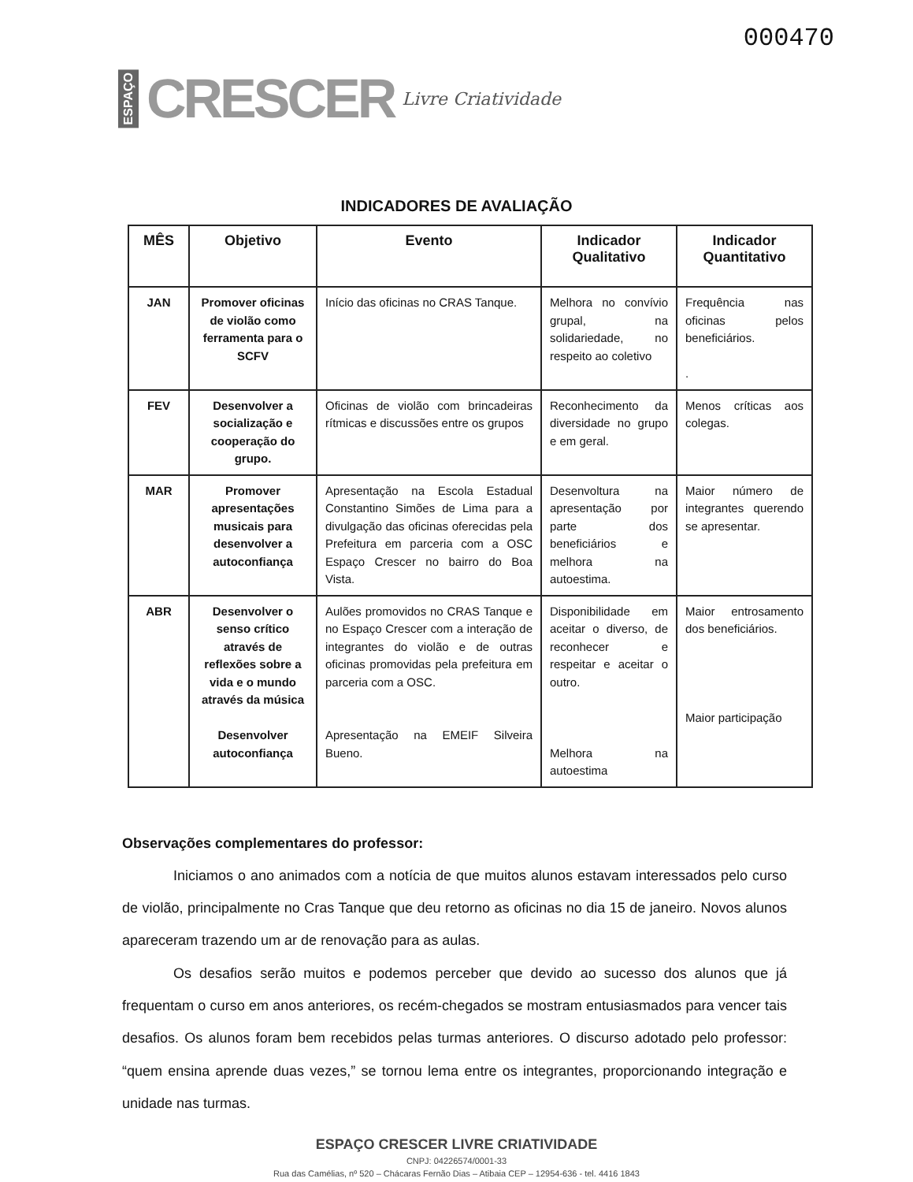ESPAÇO CRESCER Livre Criatividade
000470
INDICADORES DE AVALIAÇÃO
| MÊS | Objetivo | Evento | Indicador Qualitativo | Indicador Quantitativo |
| --- | --- | --- | --- | --- |
| JAN | Promover oficinas de violão como ferramenta para o SCFV | Início das oficinas no CRAS Tanque. | Melhora no convívio grupal, na solidariedade, no respeito ao coletivo | Frequência nas oficinas pelos beneficiários. . |
| FEV | Desenvolver a socialização e cooperação do grupo. | Oficinas de violão com brincadeiras rítmicas e discussões entre os grupos | Reconhecimento da diversidade no grupo e em geral. | Menos críticas aos colegas. |
| MAR | Promover apresentações musicais para desenvolver a autoconfiança | Apresentação na Escola Estadual Constantino Simões de Lima para a divulgação das oficinas oferecidas pela Prefeitura em parceria com a OSC Espaço Crescer no bairro do Boa Vista. | Desenvoltura na apresentação por parte dos beneficiários e melhora na autoestima. | Maior número de integrantes querendo se apresentar. |
| ABR | Desenvolver o senso crítico através de reflexões sobre a vida e o mundo através da música Desenvolver autoconfiança | Aulões promovidos no CRAS Tanque e no Espaço Crescer com a interação de integrantes do violão e de outras oficinas promovidas pela prefeitura em parceria com a OSC. Apresentação na EMEIF Silveira Bueno. | Disponibilidade em aceitar o diverso, de reconhecer e respeitar e aceitar o outro. Melhora na autoestima | Maior entrosamento dos beneficiários. Maior participação |
Observações complementares do professor:
Iniciamos o ano animados com a notícia de que muitos alunos estavam interessados pelo curso de violão, principalmente no Cras Tanque que deu retorno as oficinas no dia 15 de janeiro. Novos alunos apareceram trazendo um ar de renovação para as aulas.
Os desafios serão muitos e podemos perceber que devido ao sucesso dos alunos que já frequentam o curso em anos anteriores, os recém-chegados se mostram entusiasmados para vencer tais desafios. Os alunos foram bem recebidos pelas turmas anteriores. O discurso adotado pelo professor: “quem ensina aprende duas vezes,” se tornou lema entre os integrantes, proporcionando integração e unidade nas turmas.
ESPAÇO CRESCER LIVRE CRIATIVIDADE
CNPJ: 04226574/0001-33
Rua das Camélias, nº 520 – Chácaras Fernão Dias – Atibaia CEP – 12954-636 - tel. 4416 1843